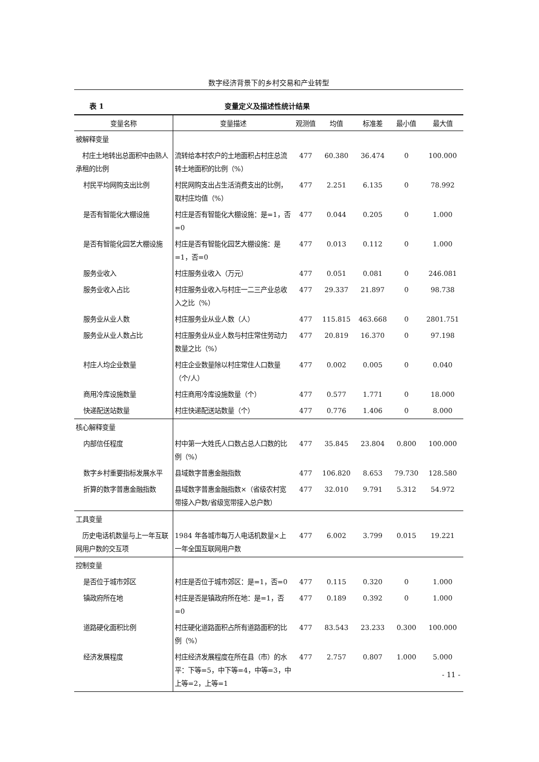数字经济背景下的乡村交易和产业转型
表 1 变量定义及描述性统计结果
| 变量名称 | 变量描述 | 观测值 | 均值 | 标准差 | 最小值 | 最大值 |
| --- | --- | --- | --- | --- | --- | --- |
| 被解释变量 | | | | | | |
| 村庄土地转出总面积中由熟人承租的比例 | 流转给本村农户的土地面积占村庄总流转土地面积的比例（%） | 477 | 60.380 | 36.474 | 0 | 100.000 |
| 村民平均网购支出比例 | 村民网购支出占生活消费支出的比例，取村庄均值（%） | 477 | 2.251 | 6.135 | 0 | 78.992 |
| 是否有智能化大棚设施 | 村庄是否有智能化大棚设施：是=1，否=0 | 477 | 0.044 | 0.205 | 0 | 1.000 |
| 是否有智能化园艺大棚设施 | 村庄是否有智能化园艺大棚设施：是=1，否=0 | 477 | 0.013 | 0.112 | 0 | 1.000 |
| 服务业收入 | 村庄服务业收入（万元） | 477 | 0.051 | 0.081 | 0 | 246.081 |
| 服务业收入占比 | 村庄服务业收入与村庄一二三产业总收入之比（%） | 477 | 29.337 | 21.897 | 0 | 98.738 |
| 服务业从业人数 | 村庄服务业从业人数（人） | 477 | 115.815 | 463.668 | 0 | 2801.751 |
| 服务业从业人数占比 | 村庄服务业从业人数与村庄常住劳动力数量之比（%） | 477 | 20.819 | 16.370 | 0 | 97.198 |
| 村庄人均企业数量 | 村庄企业数量除以村庄常住人口数量（个/人） | 477 | 0.002 | 0.005 | 0 | 0.040 |
| 商用冷库设施数量 | 村庄商用冷库设施数量（个） | 477 | 0.577 | 1.771 | 0 | 18.000 |
| 快递配送站数量 | 村庄快递配送站数量（个） | 477 | 0.776 | 1.406 | 0 | 8.000 |
| 核心解释变量 | | | | | | |
| 内部信任程度 | 村中第一大姓氏人口数占总人口数的比例（%） | 477 | 35.845 | 23.804 | 0.800 | 100.000 |
| 数字乡村重要指标发展水平 | 县域数字普惠金融指数 | 477 | 106.820 | 8.653 | 79.730 | 128.580 |
| 折算的数字普惠金融指数 | 县域数字普惠金融指数×（省级农村宽带接入户数/省级宽带接入总户数） | 477 | 32.010 | 9.791 | 5.312 | 54.972 |
| 工具变量 | | | | | | |
| 历史电话机数量与上一年互联网用户数的交互项 | 1984 年各城市每万人电话机数量×上一年全国互联网用户数 | 477 | 6.002 | 3.799 | 0.015 | 19.221 |
| 控制变量 | | | | | | |
| 是否位于城市郊区 | 村庄是否位于城市郊区：是=1，否=0 | 477 | 0.115 | 0.320 | 0 | 1.000 |
| 镇政府所在地 | 村庄是否是镇政府所在地：是=1，否=0 | 477 | 0.189 | 0.392 | 0 | 1.000 |
| 道路硬化面积比例 | 村庄硬化道路面积占所有道路面积的比例（%） | 477 | 83.543 | 23.233 | 0.300 | 100.000 |
| 经济发展程度 | 村庄经济发展程度在所在县（市）的水平：下等=5，中下等=4，中等=3，中上等=2，上等=1 | 477 | 2.757 | 0.807 | 1.000 | 5.000 |
- 11 -